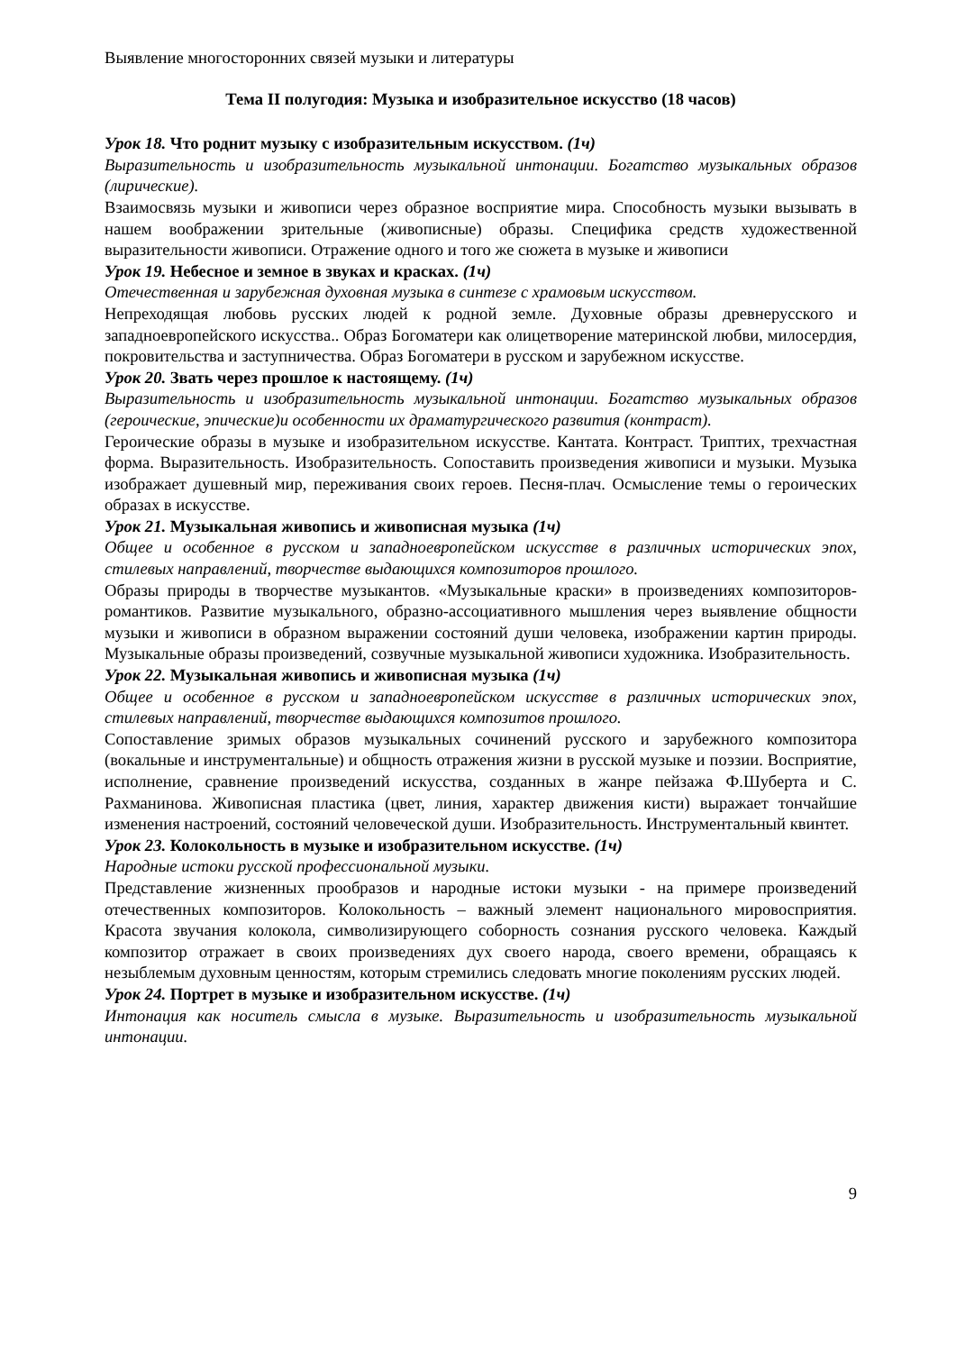Выявление многосторонних связей музыки и литературы
Тема II полугодия: Музыка и изобразительное искусство (18 часов)
Урок 18. Что роднит музыку с изобразительным искусством. (1ч)
Выразительность и изобразительность музыкальной интонации. Богатство музыкальных образов (лирические).
Взаимосвязь музыки и живописи через образное восприятие мира. Способность музыки вызывать в нашем воображении зрительные (живописные) образы. Специфика средств художественной выразительности живописи. Отражение одного и того же сюжета в музыке и живописи
Урок 19. Небесное и земное в звуках и красках. (1ч)
Отечественная и зарубежная духовная музыка в синтезе с храмовым искусством.
Непреходящая любовь русских людей к родной земле. Духовные образы древнерусского и западноевропейского искусства.. Образ Богоматери как олицетворение материнской любви, милосердия, покровительства и заступничества. Образ Богоматери в русском и зарубежном искусстве.
Урок 20. Звать через прошлое к настоящему. (1ч)
Выразительность и изобразительность музыкальной интонации. Богатство музыкальных образов (героические, эпические)и особенности их драматургического развития (контраст).
Героические образы в музыке и изобразительном искусстве. Кантата. Контраст. Триптих, трехчастная форма. Выразительность. Изобразительность. Сопоставить произведения живописи и музыки. Музыка изображает душевный мир, переживания своих героев. Песня-плач. Осмысление темы о героических образах в искусстве.
Урок 21. Музыкальная живопись и живописная музыка (1ч)
Общее и особенное в русском и западноевропейском искусстве в различных исторических эпох, стилевых направлений, творчестве выдающихся композиторов прошлого.
Образы природы в творчестве музыкантов. «Музыкальные краски» в произведениях композиторов- романтиков. Развитие музыкального, образно-ассоциативного мышления через выявление общности музыки и живописи в образном выражении состояний души человека, изображении картин природы. Музыкальные образы произведений, созвучные музыкальной живописи художника. Изобразительность.
Урок 22. Музыкальная живопись и живописная музыка (1ч)
Общее и особенное в русском и западноевропейском искусстве в различных исторических эпох, стилевых направлений, творчестве выдающихся композитов прошлого.
Сопоставление зримых образов музыкальных сочинений русского и зарубежного композитора (вокальные и инструментальные) и общность отражения жизни в русской музыке и поэзии. Восприятие, исполнение, сравнение произведений искусства, созданных в жанре пейзажа Ф.Шуберта и С. Рахманинова. Живописная пластика (цвет, линия, характер движения кисти) выражает тончайшие изменения настроений, состояний человеческой души. Изобразительность. Инструментальный квинтет.
Урок 23. Колокольность в музыке и изобразительном искусстве. (1ч)
Народные истоки русской профессиональной музыки.
Представление жизненных прообразов и народные истоки музыки - на примере произведений отечественных композиторов. Колокольность – важный элемент национального мировосприятия. Красота звучания колокола, символизирующего соборность сознания русского человека. Каждый композитор отражает в своих произведениях дух своего народа, своего времени, обращаясь к незыблемым духовным ценностям, которым стремились следовать многие поколениям русских людей.
Урок 24. Портрет в музыке и изобразительном искусстве. (1ч)
Интонация как носитель смысла в музыке. Выразительность и изобразительность музыкальной интонации.
9